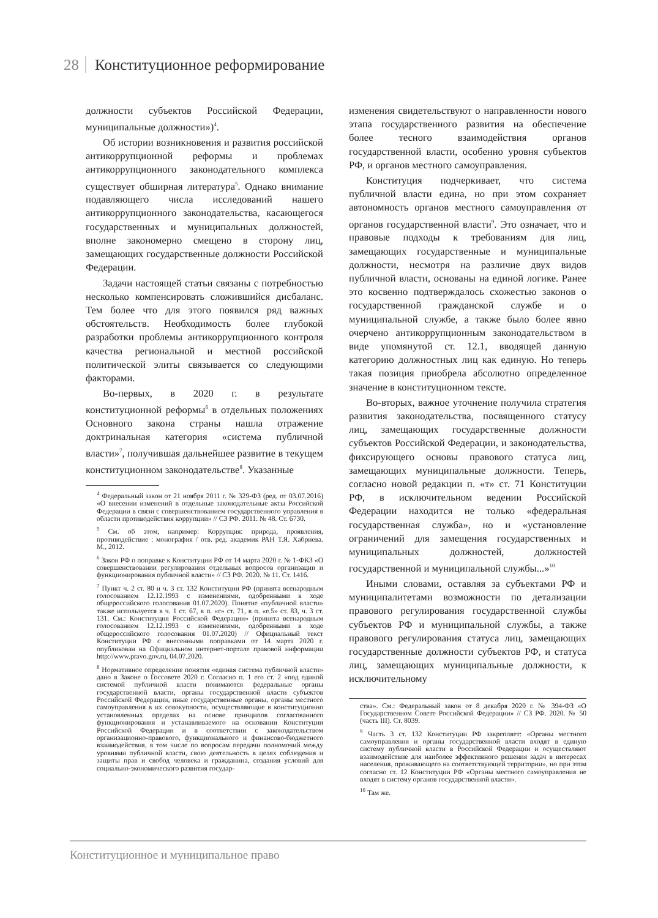28 Конституционное реформирование
должности субъектов Российской Федерации, муниципальные должности»)<sup>4</sup>.
Об истории возникновения и развития российской антикоррупционной реформы и проблемах антикоррупционного законодательного комплекса существует обширная литература<sup>5</sup>. Однако внимание подавляющего числа исследований нашего антикоррупционного законодательства, касающегося государственных и муниципальных должностей, вполне закономерно смещено в сторону лиц, замещающих государственные должности Российской Федерации.
Задачи настоящей статьи связаны с потребностью несколько компенсировать сложившийся дисбаланс. Тем более что для этого появился ряд важных обстоятельств. Необходимость более глубокой разработки проблемы антикоррупционного контроля качества региональной и местной российской политической элиты связывается со следующими факторами.
Во-первых, в 2020 г. в результате конституционной реформы<sup>6</sup> в отдельных положениях Основного закона страны нашла отражение доктринальная категория «система публичной власти»<sup>7</sup>, получившая дальнейшее развитие в текущем конституционном законодательстве<sup>8</sup>. Указанные
<sup>4</sup> Федеральный закон от 21 ноября 2011 г. № 329-ФЗ (ред. от 03.07.2016) «О внесении изменений в отдельные законодательные акты Российской Федерации в связи с совершенствованием государственного управления в области противодействия коррупции» // СЗ РФ. 2011. № 48. Ст. 6730.
<sup>5</sup> См. об этом, например: Коррупция: природа, проявления, противодействие : монография / отв. ред. академик РАН Т.Я. Хабриева. М., 2012.
<sup>6</sup> Закон РФ о поправке к Конституции РФ от 14 марта 2020 г. № 1-ФКЗ «О совершенствовании регулирования отдельных вопросов организации и функционирования публичной власти» // СЗ РФ. 2020. № 11. Ст. 1416.
<sup>7</sup> Пункт ч. 2 ст. 80 и ч. 3 ст. 132 Конституции РФ (принята всенародным голосованием 12.12.1993 с изменениями, одобренными в ходе общероссийского голосования 01.07.2020). Понятие «публичной власти» также используется в ч. 1 ст. 67, в п. «г» ст. 71, в п. «е.5» ст. 83, ч. 3 ст. 131. См.: Конституция Российской Федерации» (принята всенародным голосованием 12.12.1993 с изменениями, одобренными в ходе общероссийского голосования 01.07.2020) // Официальный текст Конституции РФ с внесенными поправками от 14 марта 2020 г. опубликован на Официальном интернет-портале правовой информации http://www.pravo.gov.ru, 04.07.2020.
<sup>8</sup> Нормативное определение понятия «единая система публичной власти» дано в Законе о Госсовете 2020 г. Согласно п. 1 его ст. 2 «под единой системой публичной власти понимаются федеральные органы государственной власти, органы государственной власти субъектов Российской Федерации, иные государственные органы, органы местного самоуправления в их совокупности, осуществляющие в конституционно установленных пределах на основе принципов согласованного функционирования и устанавливаемого на основании Конституции Российской Федерации и в соответствии с законодательством организационно-правового, функционального и финансово-бюджетного взаимодействия, в том числе по вопросам передачи полномочий между уровнями публичной власти, свою деятельность в целях соблюдения и защиты прав и свобод человека и гражданина, создания условий для социально-экономического развития государ-
изменения свидетельствуют о направленности нового этапа государственного развития на обеспечение более тесного взаимодействия органов государственной власти, особенно уровня субъектов РФ, и органов местного самоуправления.
Конституция подчеркивает, что система публичной власти едина, но при этом сохраняет автономность органов местного самоуправления от органов государственной власти<sup>9</sup>. Это означает, что и правовые подходы к требованиям для лиц, замещающих государственные и муниципальные должности, несмотря на различие двух видов публичной власти, основаны на единой логике. Ранее это косвенно подтверждалось схожестью законов о государственной гражданской службе и о муниципальной службе, а также было более явно очерчено антикоррупционным законодательством в виде упомянутой ст. 12.1, вводящей данную категорию должностных лиц как единую. Но теперь такая позиция приобрела абсолютно определенное значение в конституционном тексте.
Во-вторых, важное уточнение получила стратегия развития законодательства, посвященного статусу лиц, замещающих государственные должности субъектов Российской Федерации, и законодательства, фиксирующего основы правового статуса лиц, замещающих муниципальные должности. Теперь, согласно новой редакции п. «т» ст. 71 Конституции РФ, в исключительном ведении Российской Федерации находится не только «федеральная государственная служба», но и «установление ограничений для замещения государственных и муниципальных должностей, должностей государственной и муниципальной службы...»<sup>10</sup>
Иными словами, оставляя за субъектами РФ и муниципалитетами возможности по детализации правового регулирования государственной службы субъектов РФ и муниципальной службы, а также правового регулирования статуса лиц, замещающих государственные должности субъектов РФ, и статуса лиц, замещающих муниципальные должности, к исключительному
ства». См.: Федеральный закон от 8 декабря 2020 г. № 394-ФЗ «О Государственном Совете Российской Федерации» // СЗ РФ. 2020. № 50 (часть III). Ст. 8039.
<sup>9</sup> Часть 3 ст. 132 Конституции РФ закрепляет: «Органы местного самоуправления и органы государственной власти входят в единую систему публичной власти в Российской Федерации и осуществляют взаимодействие для наиболее эффективного решения задач в интересах населения, проживающего на соответствующей территории», но при этом согласно ст. 12 Конституции РФ «Органы местного самоуправления не входят в систему органов государственной власти».
<sup>10</sup> Там же.
Конституционное и муниципальное право